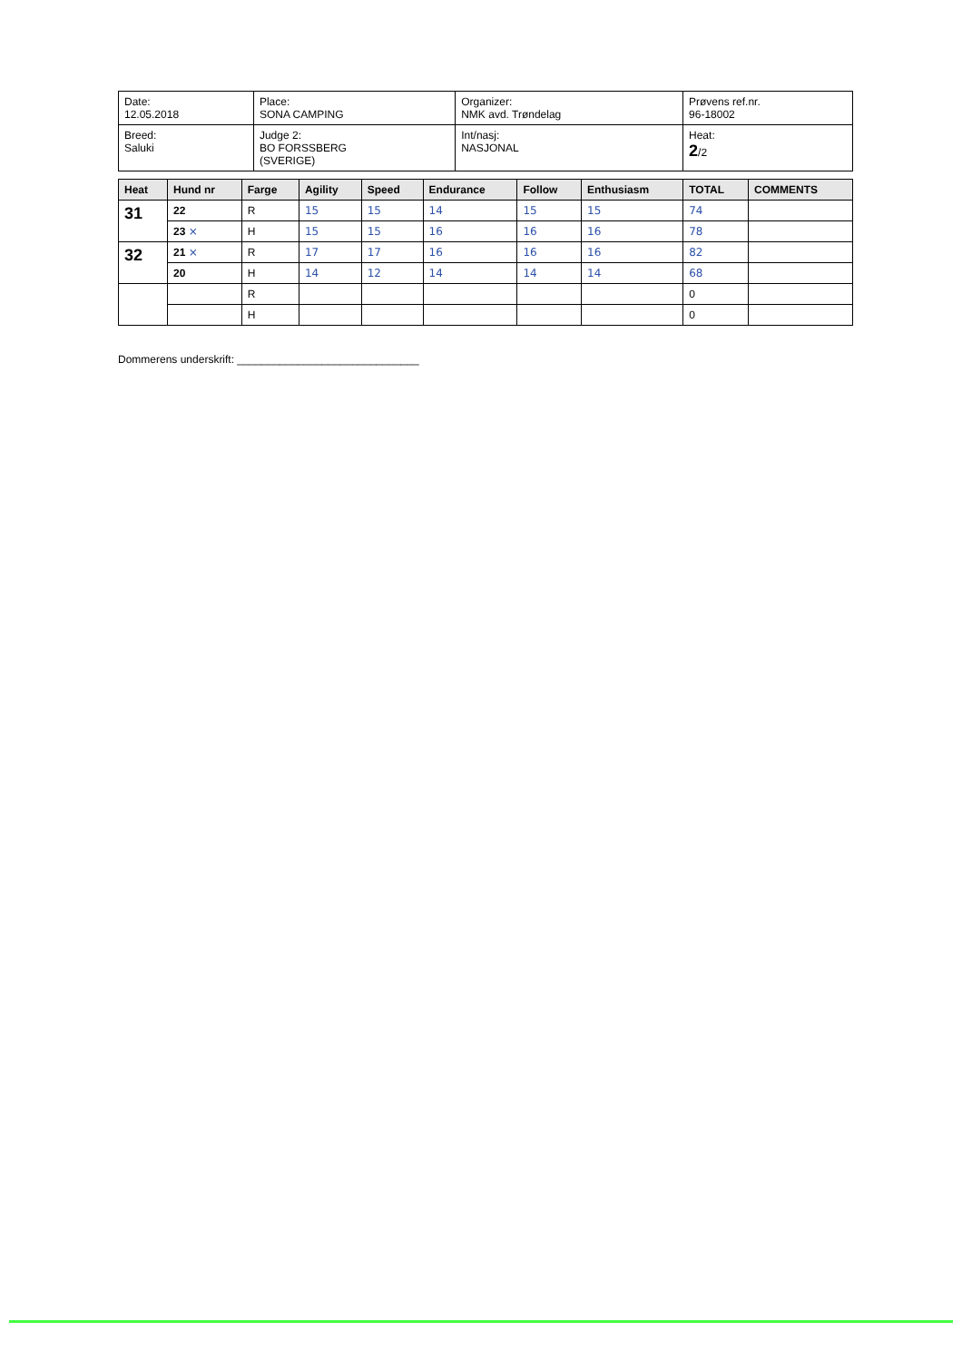| Date: 12.05.2018 | Place: SONA CAMPING | Organizer: NMK avd. Trøndelag | Prøvens ref.nr. 96-18002 |
| Breed: Saluki | Judge 2: BO FORSSBERG (SVERIGE) | Int/nasj: NASJONAL | Heat: 2 /2 |
| Heat | Hund nr | Farge | Agility | Speed | Endurance | Follow | Enthusiasm | TOTAL | COMMENTS |
| --- | --- | --- | --- | --- | --- | --- | --- | --- | --- |
| 31 | 22 | R | 15 | 15 | 14 | 15 | 15 | 74 | |
| | 23 × | H | 15 | 15 | 16 | 16 | 16 | 78 | |
| 32 | 21 × | R | 17 | 17 | 16 | 16 | 16 | 82 | |
| | 20 | H | 14 | 12 | 14 | 14 | 14 | 68 | |
| | | R | | | | | | 0 | |
| | | H | | | | | | 0 | |
Dommerens underskrift: ______________________________